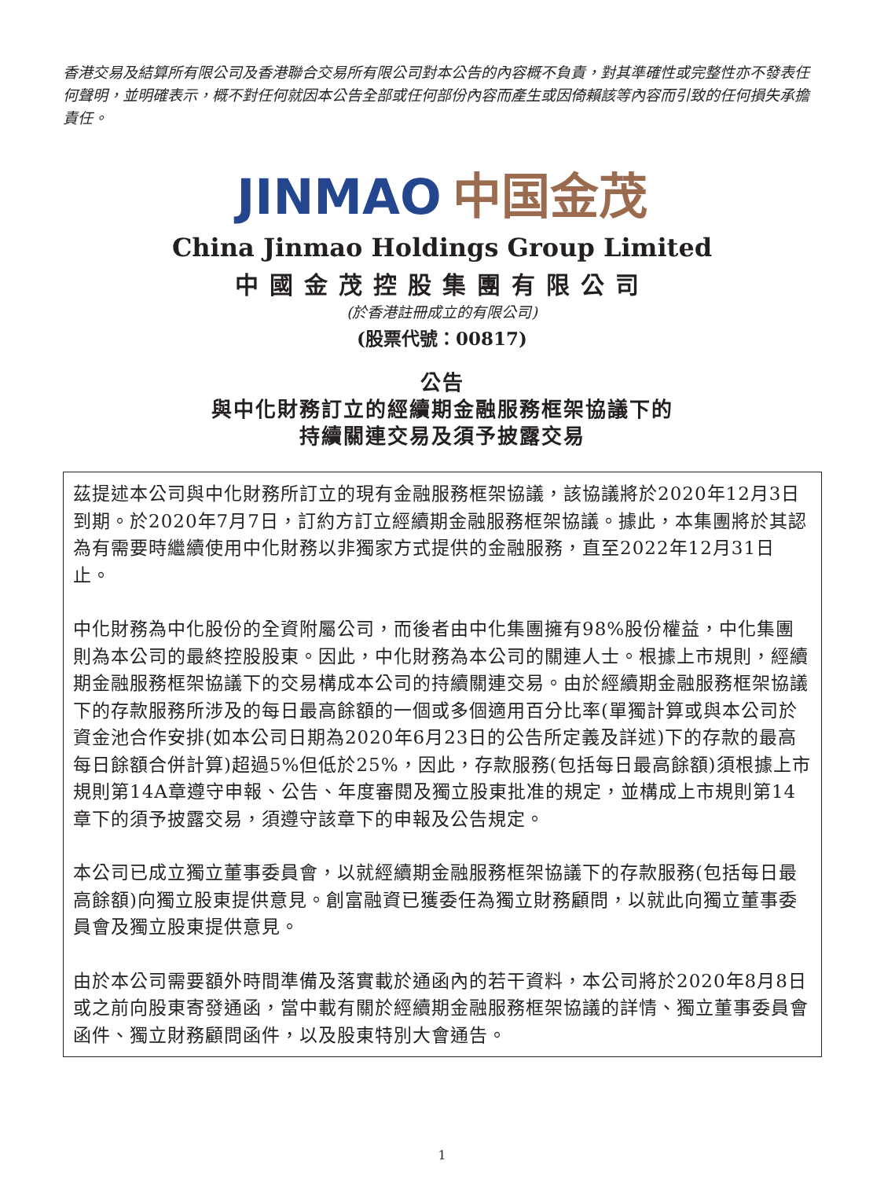香港交易及結算所有限公司及香港聯合交易所有限公司對本公告的內容概不負責，對其準確性或完整性亦不發表任何聲明，並明確表示，概不對任何就因本公告全部或任何部份內容而產生或因倚賴該等內容而引致的任何損失承擔責任。
JINMAO 中国金茂
China Jinmao Holdings Group Limited
中國金茂控股集團有限公司
(於香港註冊成立的有限公司)
(股票代號：00817)
公告
與中化財務訂立的經續期金融服務框架協議下的
持續關連交易及須予披露交易
茲提述本公司與中化財務所訂立的現有金融服務框架協議，該協議將於2020年12月3日到期。於2020年7月7日，訂約方訂立經續期金融服務框架協議。據此，本集團將於其認為有需要時繼續使用中化財務以非獨家方式提供的金融服務，直至2022年12月31日止。
中化財務為中化股份的全資附屬公司，而後者由中化集團擁有98%股份權益，中化集團則為本公司的最終控股股東。因此，中化財務為本公司的關連人士。根據上市規則，經續期金融服務框架協議下的交易構成本公司的持續關連交易。由於經續期金融服務框架協議下的存款服務所涉及的每日最高餘額的一個或多個適用百分比率(單獨計算或與本公司於資金池合作安排(如本公司日期為2020年6月23日的公告所定義及詳述)下的存款的最高每日餘額合併計算)超過5%但低於25%，因此，存款服務(包括每日最高餘額)須根據上市規則第14A章遵守申報、公告、年度審閱及獨立股東批准的規定，並構成上市規則第14章下的須予披露交易，須遵守該章下的申報及公告規定。
本公司已成立獨立董事委員會，以就經續期金融服務框架協議下的存款服務(包括每日最高餘額)向獨立股東提供意見。創富融資已獲委任為獨立財務顧問，以就此向獨立董事委員會及獨立股東提供意見。
由於本公司需要額外時間準備及落實載於通函內的若干資料，本公司將於2020年8月8日或之前向股東寄發通函，當中載有關於經續期金融服務框架協議的詳情、獨立董事委員會函件、獨立財務顧問函件，以及股東特別大會通告。
1